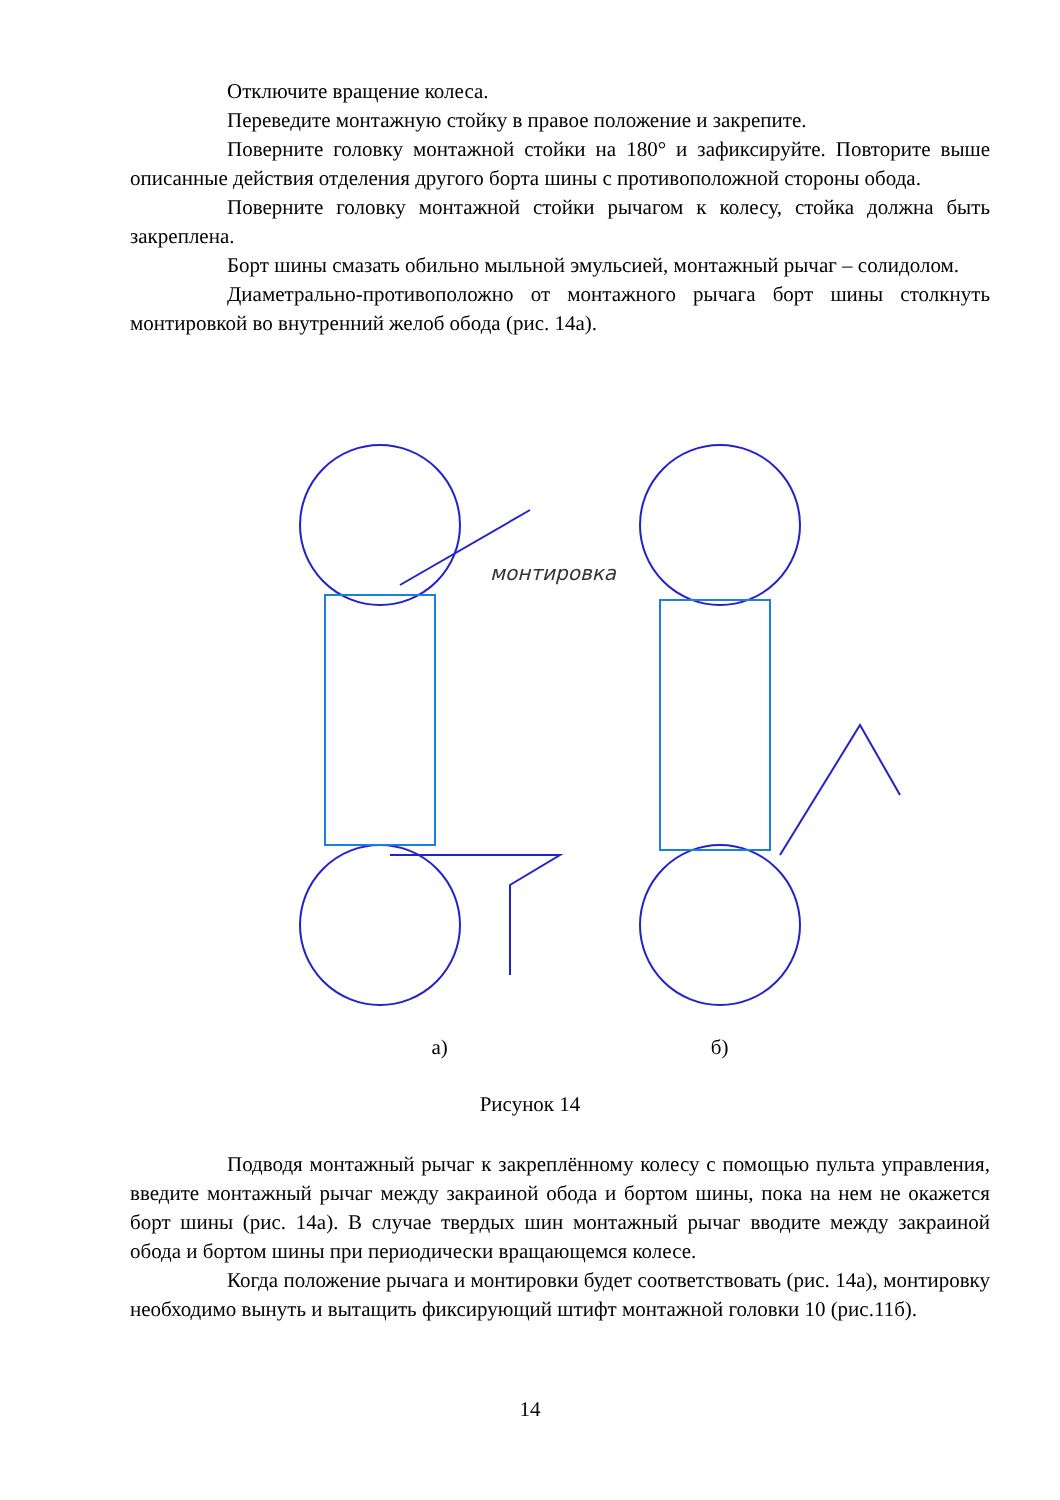Отключите вращение колеса.
Переведите монтажную стойку в правое положение и закрепите.
Поверните головку монтажной стойки на 180° и зафиксируйте. Повторите выше описанные действия отделения другого борта шины с противоположной стороны обода.
Поверните головку монтажной стойки рычагом к колесу, стойка должна быть закреплена.
Борт шины смазать обильно мыльной эмульсией, монтажный рычаг – солидолом.
Диаметрально-противоположно от монтажного рычага борт шины столкнуть монтировкой во внутренний желоб обода (рис. 14а).
монтировка
а) б)
Рисунок 14
Подводя монтажный рычаг к закреплённому колесу с помощью пульта управления, введите монтажный рычаг между закраиной обода и бортом шины, пока на нем не окажется борт шины (рис. 14а). В случае твердых шин монтажный рычаг вводите между закраиной обода и бортом шины при периодически вращающемся колесе.
Когда положение рычага и монтировки будет соответствовать (рис. 14а), монтировку необходимо вынуть и вытащить фиксирующий штифт монтажной головки 10 (рис.11б).
14